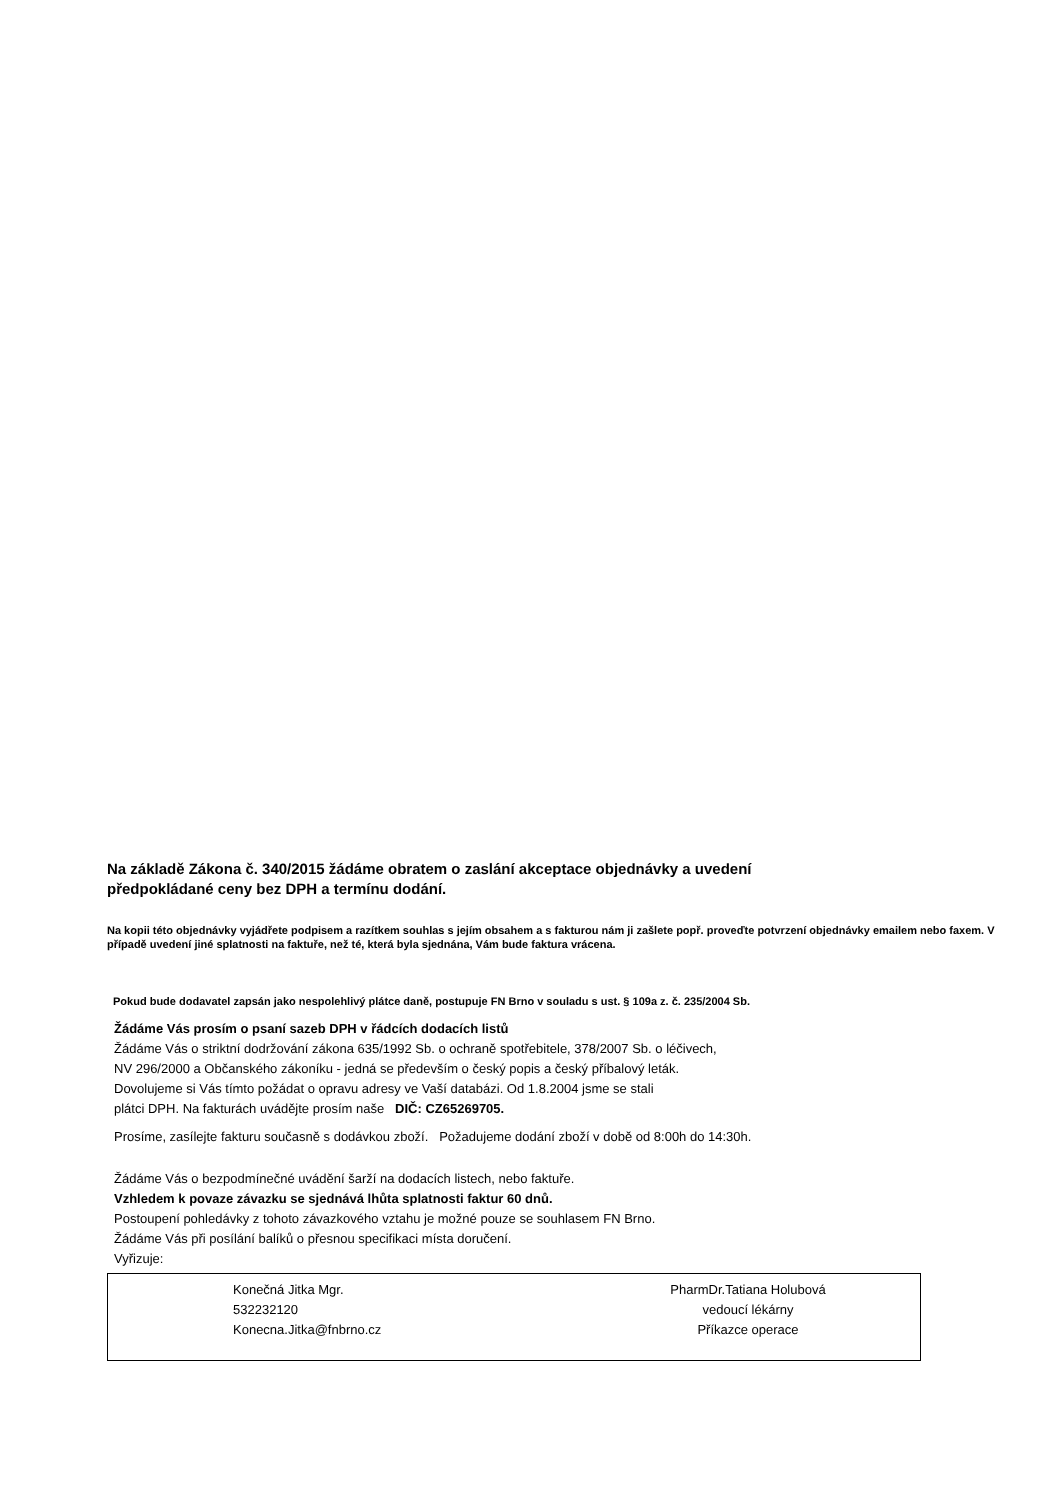Na základě Zákona č. 340/2015 žádáme obratem o zaslání akceptace objednávky a uvedení
předpokládané ceny bez DPH a termínu dodání.
Na kopii této objednávky vyjádřete podpisem a razítkem souhlas s jejím obsahem a s fakturou nám ji zašlete popř. proveďte potvrzení objednávky emailem nebo faxem. V případě uvedení jiné splatnosti na faktuře, než té, která byla sjednána, Vám bude faktura vrácena.
Pokud bude dodavatel zapsán jako nespolehlivý plátce daně, postupuje FN Brno v souladu s ust. § 109a z. č. 235/2004 Sb.
Žádáme Vás prosím o psaní sazeb DPH v řádcích dodacích listů
Žádáme Vás o striktní dodržování zákona 635/1992 Sb. o ochraně spotřebitele, 378/2007 Sb. o léčivech,
NV 296/2000 a Občanského zákoníku - jedná se především o český popis a český příbalový leták.
Dovolujeme si Vás tímto požádat o opravu adresy ve Vaší databázi. Od 1.8.2004 jsme se stali
plátci DPH. Na fakturách uvádějte prosím naše DIČ: CZ65269705.
Prosíme, zasílejte fakturu současně s dodávkou zboží. Požadujeme dodání zboží v době od 8:00h do 14:30h.
Žádáme Vás o bezpodmínečné uvádění šarží na dodacích listech, nebo faktuře.
Vzhledem k povaze závazku se sjednává lhůta splatnosti faktur 60 dnů.
Postoupení pohledávky z tohoto závazkového vztahu je možné pouze se souhlasem FN Brno.
Žádáme Vás při posílání balíků o přesnou specifikaci místa doručení.
Vyřizuje:
Konečná Jitka Mgr.
532232120
Konecna.Jitka@fnbrno.cz
PharmDr.Tatiana Holubová
vedoucí lékárny
Příkazce operace